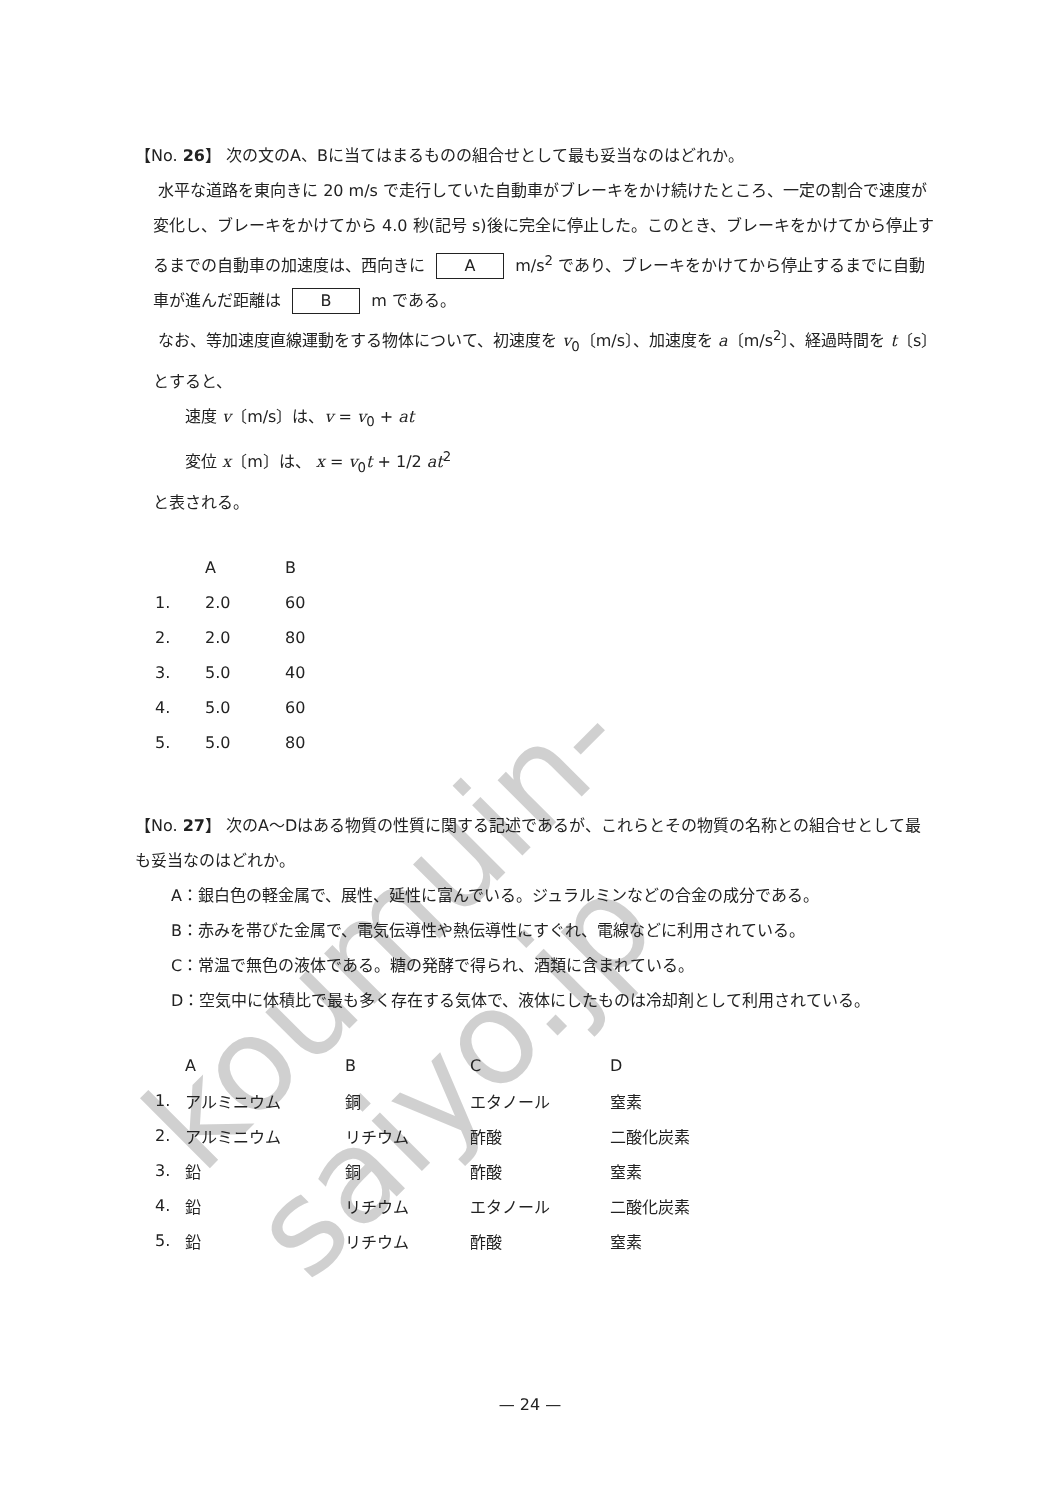koumuin-saiyo.jp
【No. 26】 次の文のA、Bに当てはまるものの組合せとして最も妥当なのはどれか。
水平な道路を東向きに 20 m/s で走行していた自動車がブレーキをかけ続けたところ、一定の割合で速度が変化し、ブレーキをかけてから 4.0 秒(記号 s)後に完全に停止した。このとき、ブレーキをかけてから停止するまでの自動車の加速度は、西向きに A m/s<sup>2</sup> であり、ブレーキをかけてから停止するまでに自動車が進んだ距離は B m である。
なお、等加速度直線運動をする物体について、初速度を v<sub>0</sub>〔m/s〕、加速度を a〔m/s<sup>2</sup>〕、経過時間を t〔s〕とすると、
速度 v〔m/s〕は、v = v<sub>0</sub> + at
変位 x〔m〕は、 x = v<sub>0</sub>t + 1/2 at<sup>2</sup>
と表される。
| | A | B |
| --- | --- | --- |
| 1. | 2.0 | 60 |
| 2. | 2.0 | 80 |
| 3. | 5.0 | 40 |
| 4. | 5.0 | 60 |
| 5. | 5.0 | 80 |
【No. 27】 次のA～Dはある物質の性質に関する記述であるが、これらとその物質の名称との組合せとして最も妥当なのはどれか。
A：銀白色の軽金属で、展性、延性に富んでいる。ジュラルミンなどの合金の成分である。
B：赤みを帯びた金属で、電気伝導性や熱伝導性にすぐれ、電線などに利用されている。
C：常温で無色の液体である。糖の発酵で得られ、酒類に含まれている。
D：空気中に体積比で最も多く存在する気体で、液体にしたものは冷却剤として利用されている。
| | A | B | C | D |
| --- | --- | --- | --- | --- |
| 1. | アルミニウム | 銅 | エタノール | 窒素 |
| 2. | アルミニウム | リチウム | 酢酸 | 二酸化炭素 |
| 3. | 鉛 | 銅 | 酢酸 | 窒素 |
| 4. | 鉛 | リチウム | エタノール | 二酸化炭素 |
| 5. | 鉛 | リチウム | 酢酸 | 窒素 |
— 24 —